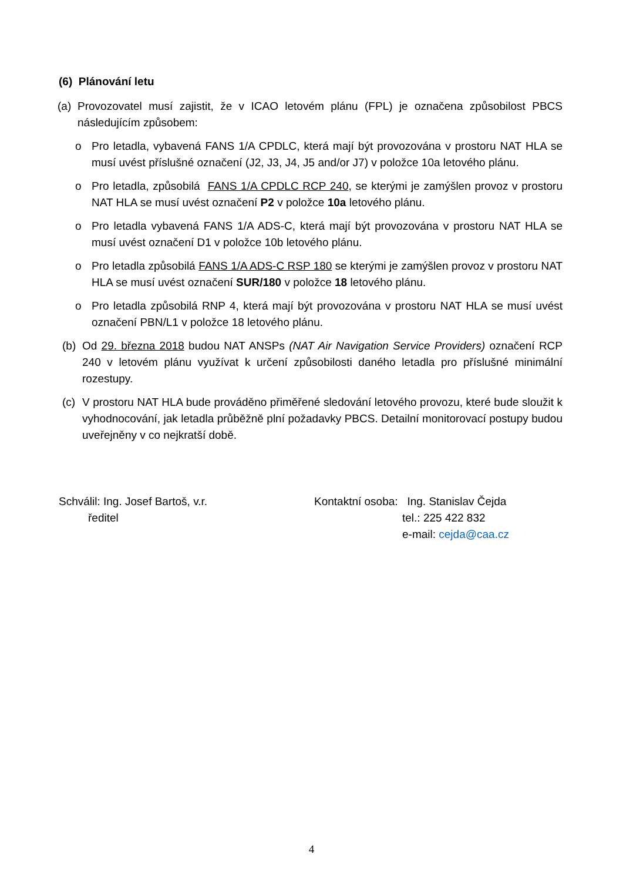(6) Plánování letu
(a) Provozovatel musí zajistit, že v ICAO letovém plánu (FPL) je označena způsobilost PBCS následujícím způsobem:
o Pro letadla, vybavená FANS 1/A CPDLC, která mají být provozována v prostoru NAT HLA se musí uvést příslušné označení (J2, J3, J4, J5 and/or J7) v položce 10a letového plánu.
o Pro letadla, způsobilá FANS 1/A CPDLC RCP 240, se kterými je zamýšlen provoz v prostoru NAT HLA se musí uvést označení P2 v položce 10a letového plánu.
o Pro letadla vybavená FANS 1/A ADS-C, která mají být provozována v prostoru NAT HLA se musí uvést označení D1 v položce 10b letového plánu.
o Pro letadla způsobilá FANS 1/A ADS-C RSP 180 se kterými je zamýšlen provoz v prostoru NAT HLA se musí uvést označení SUR/180 v položce 18 letového plánu.
o Pro letadla způsobilá RNP 4, která mají být provozována v prostoru NAT HLA se musí uvést označení PBN/L1 v položce 18 letového plánu.
(b) Od 29. března 2018 budou NAT ANSPs (NAT Air Navigation Service Providers) označení RCP 240 v letovém plánu využívat k určení způsobilosti daného letadla pro příslušné minimální rozestupy.
(c) V prostoru NAT HLA bude prováděno přiměřené sledování letového provozu, které bude sloužit k vyhodnocování, jak letadla průběžně plní požadavky PBCS. Detailní monitorovací postupy budou uveřejněny v co nejkratší době.
Schválil: Ing. Josef Bartoš, v.r.
ředitel
Kontaktní osoba: Ing. Stanislav Čejda
tel.: 225 422 832
e-mail: cejda@caa.cz
4